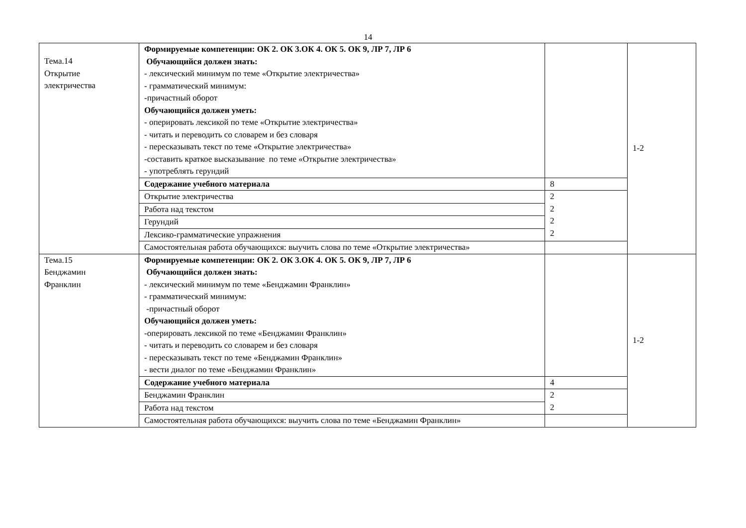14
| Тема.14 Открытие электричества | Формируемые компетенции: ОК 2. ОК 3.ОК 4. ОК 5. ОК 9, ЛР 7, ЛР 6 Обучающийся должен знать: - лексический минимум по теме «Открытие электричества» - грамматический минимум: -причастный оборот Обучающийся должен уметь: - оперировать лексикой по теме «Открытие электричества» - читать и переводить со словарем и без словаря - пересказывать текст по теме «Открытие электричества» -составить краткое высказывание по теме «Открытие электричества» - употреблять герундий | | 1-2 |
| | Содержание учебного материала | 8 | |
| | Открытие электричества | 2 2 2 2 | |
| | Работа над текстом | | |
| | Герундий | | |
| | Лексико-грамматические упражнения | | |
| | Самостоятельная работа обучающихся: выучить слова по теме «Открытие электричества» | | |
| Тема.15 Бенджамин Франклин | Формируемые компетенции: ОК 2. ОК 3.ОК 4. ОК 5. ОК 9, ЛР 7, ЛР 6 Обучающийся должен знать: - лексический минимум по теме «Бенджамин Франклин» - грамматический минимум: -причастный оборот Обучающийся должен уметь: -оперировать лексикой по теме «Бенджамин Франклин» - читать и переводить со словарем и без словаря - пересказывать текст по теме «Бенджамин Франклин» - вести диалог по теме «Бенджамин Франклин» | | 1-2 |
| | Содержание учебного материала | 4 | |
| | Бенджамин Франклин | 2 2 | |
| | Работа над текстом | | |
| | Самостоятельная работа обучающихся: выучить слова по теме «Бенджамин Франклин» | | |